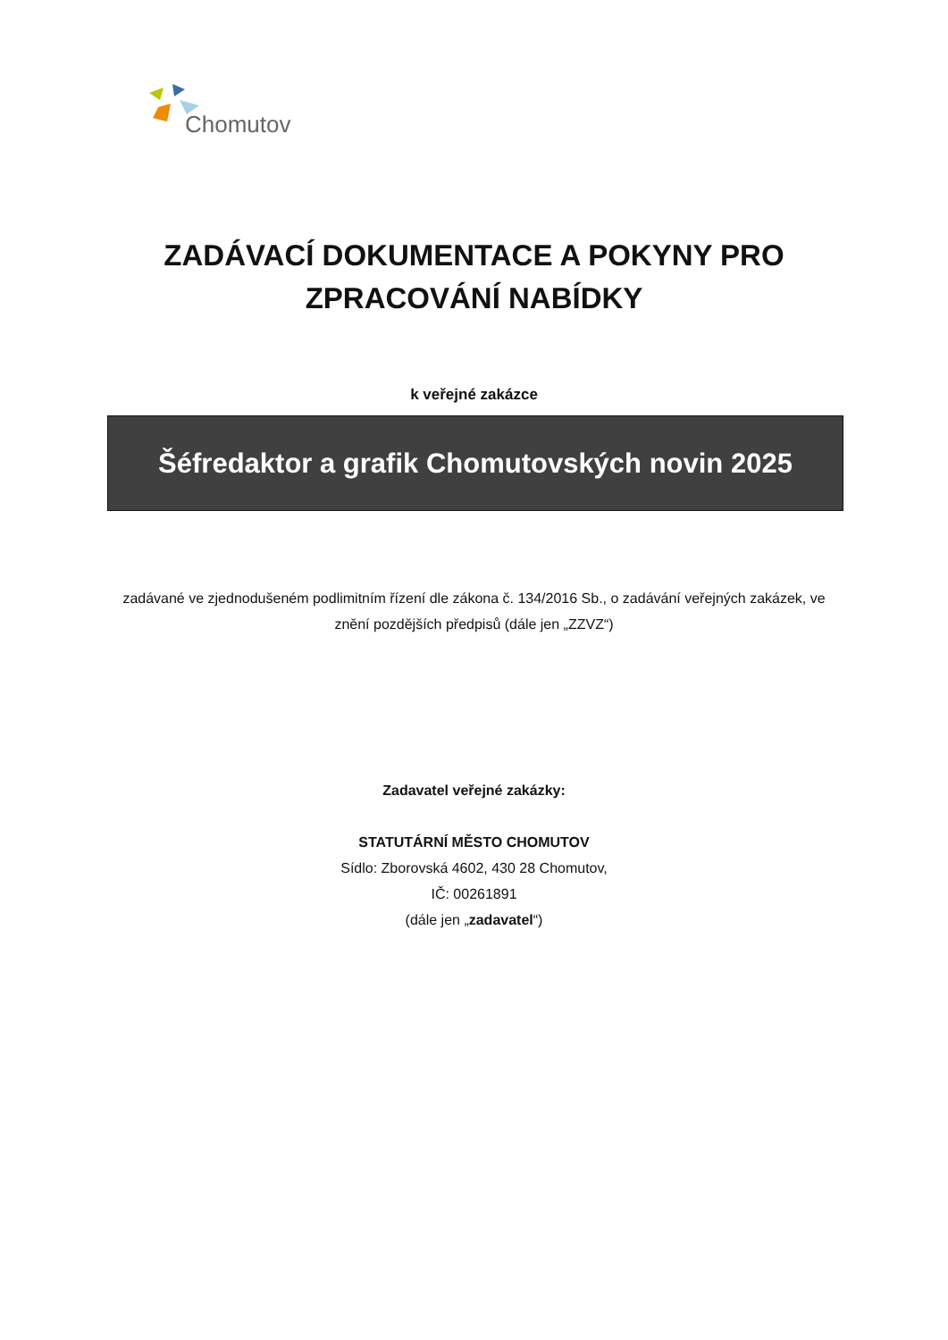Chomutov
ZADÁVACÍ DOKUMENTACE A POKYNY PRO
ZPRACOVÁNÍ NABÍDKY
k veřejné zakázce
Šéfredaktor a grafik Chomutovských novin 2025
zadávané ve zjednodušeném podlimitním řízení dle zákona č. 134/2016 Sb., o zadávání veřejných zakázek, ve znění pozdějších předpisů (dále jen „ZZVZ“)
Zadavatel veřejné zakázky:
STATUTÁRNÍ MĚSTO CHOMUTOV
Sídlo: Zborovská 4602, 430 28 Chomutov,
IČ: 00261891
(dále jen „zadavatel“)